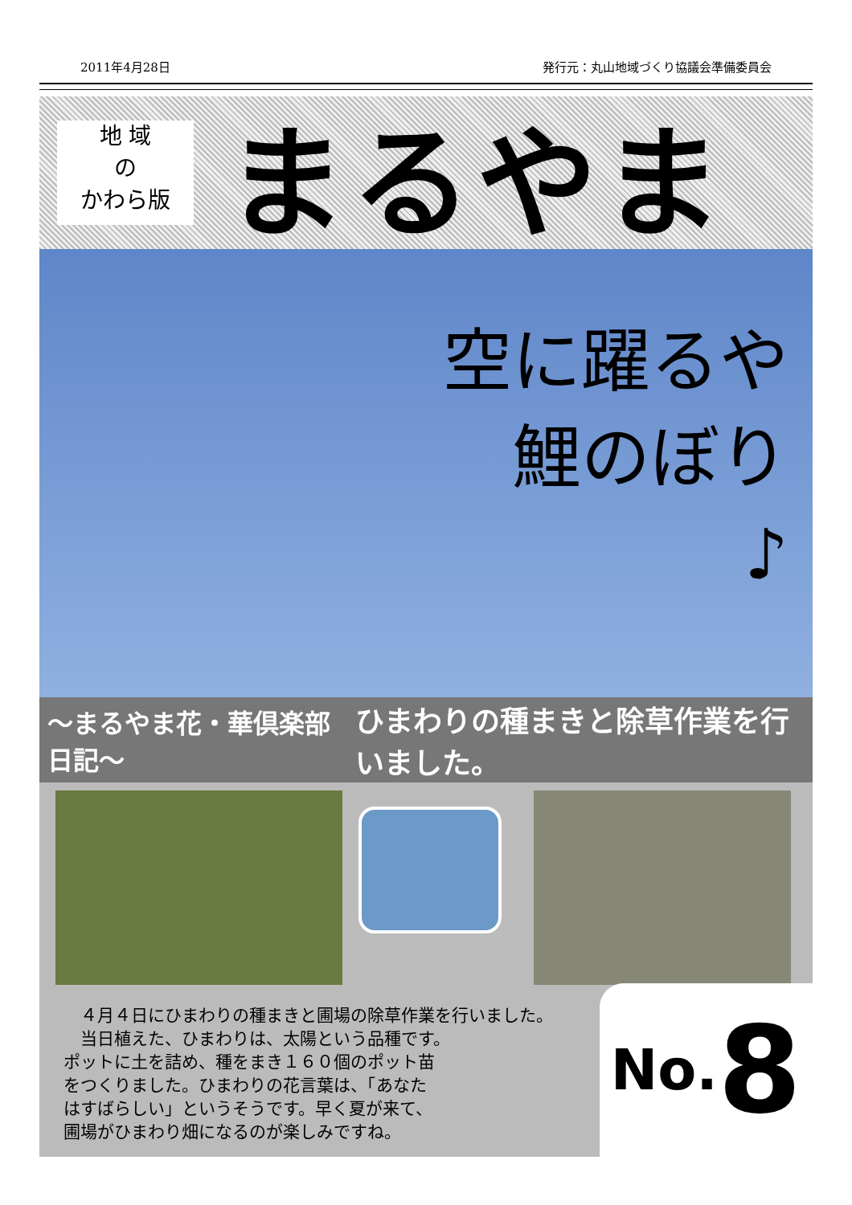2011年4月28日 発行元：丸山地域づくり協議会準備委員会
地 域
の
かわら版
まるやま
空に躍るや
鯉のぼり
♪
～まるやま花・華倶楽部 日記～ ひまわりの種まきと除草作業を行いました。
　４月４日にひまわりの種まきと圃場の除草作業を行いました。
　当日植えた、ひまわりは、太陽という品種です。
ポットに土を詰め、種をまき１６０個のポット苗
をつくりました。ひまわりの花言葉は、「あなた
はすばらしい」というそうです。早く夏が来て、
圃場がひまわり畑になるのが楽しみですね。
No. 8